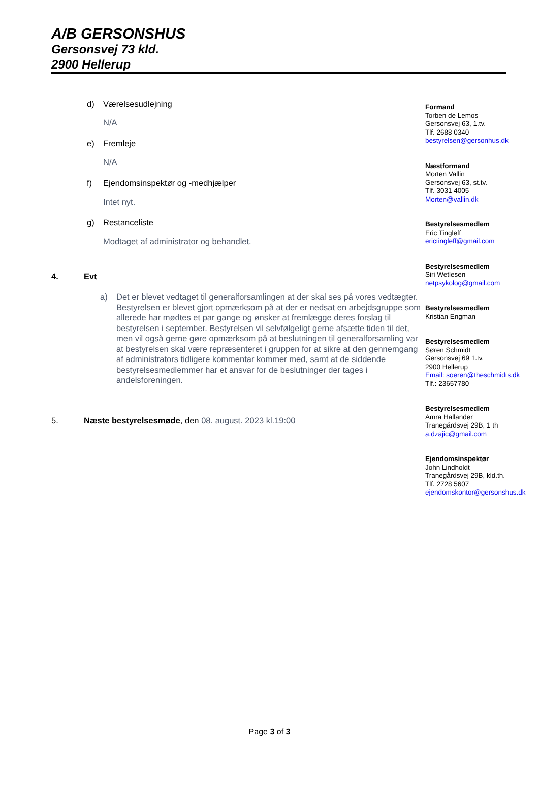A/B GERSONSHUS
Gersonsvej 73 kld.
2900 Hellerup
d) Værelsesudlejning
N/A
e) Fremleje
N/A
f) Ejendomsinspektør og -medhjælper
Intet nyt.
g) Restanceliste
Modtaget af administrator og behandlet.
4. Evt
a) Det er blevet vedtaget til generalforsamlingen at der skal ses på vores vedtægter. Bestyrelsen er blevet gjort opmærksom på at der er nedsat en arbejdsgruppe som allerede har mødtes et par gange og ønsker at fremlægge deres forslag til bestyrelsen i september. Bestyrelsen vil selvfølgeligt gerne afsætte tiden til det, men vil også gerne gøre opmærksom på at beslutningen til generalforsamling var at bestyrelsen skal være repræsenteret i gruppen for at sikre at den gennemgang af administrators tidligere kommentar kommer med, samt at de siddende bestyrelsesmedlemmer har et ansvar for de beslutninger der tages i andelsforeningen.
5. Næste bestyrelsesmøde, den 08. august. 2023 kl.19:00
Formand
Torben de Lemos
Gersonsvej 63, 1.tv.
Tlf. 2688 0340
bestyrelsen@gersonhus.dk
Næstformand
Morten Vallin
Gersonsvej 63, st.tv.
Tlf. 3031 4005
Morten@vallin.dk
Bestyrelsesmedlem
Eric Tingleff
erictingleff@gmail.com
Bestyrelsesmedlem
Siri Wetlesen
netpsykolog@gmail.com
Bestyrelsesmedlem
Kristian Engman
Bestyrelsesmedlem
Søren Schmidt
Gersonsvej 69 1.tv.
2900 Hellerup
Email: soeren@theschmidts.dk
Tlf.: 23657780
Bestyrelsesmedlem
Amra Hallander
Tranegårdsvej 29B, 1 th
a.dzajic@gmail.com
Ejendomsinspektør
John Lindholdt
Tranegårdsvej 29B, kld.th.
Tlf. 2728 5607
ejendomskontor@gersonshus.dk
Page 3 of 3